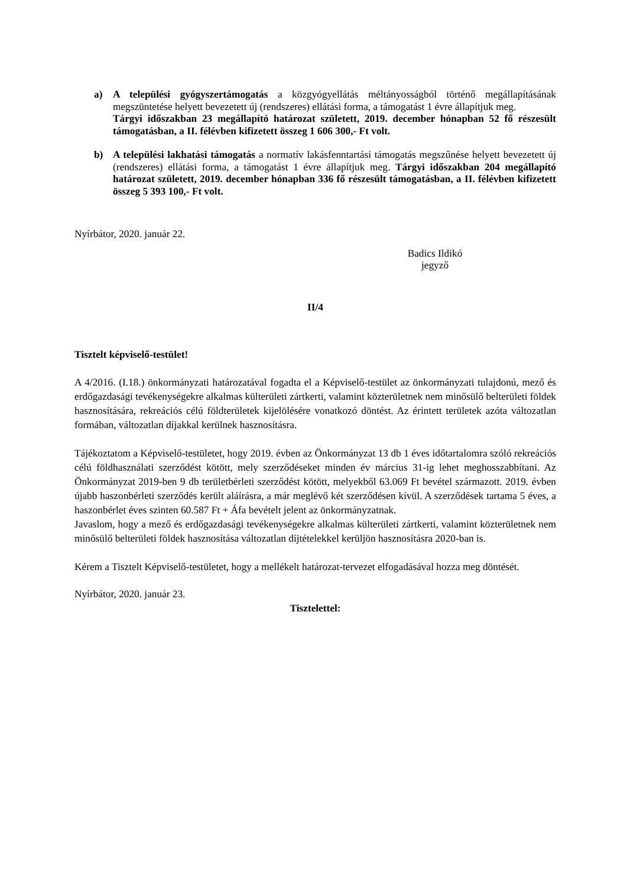a) A települési gyógyszertámogatás a közgyógyellátás méltányosságból történő megállapításának megszüntetése helyett bevezetett új (rendszeres) ellátási forma, a támogatást 1 évre állapítjuk meg.
Tárgyi időszakban 23 megállapító határozat született, 2019. december hónapban 52 fő részesült támogatásban, a II. félévben kifizetett összeg 1 606 300,- Ft volt.
b) A települési lakhatási támogatás a normatív lakásfenntartási támogatás megszűnése helyett bevezetett új (rendszeres) ellátási forma, a támogatást 1 évre állapítjuk meg. Tárgyi időszakban 204 megállapító határozat született, 2019. december hónapban 336 fő részesült támogatásban, a II. félévben kifizetett összeg 5 393 100,- Ft volt.
Nyírbátor, 2020. január 22.
Badics Ildikó
jegyző
II/4
Tisztelt képviselő-testület!
A 4/2016. (I.18.) önkormányzati határozatával fogadta el a Képviselő-testület az önkormányzati tulajdonú, mező és erdőgazdasági tevékenységekre alkalmas külterületi zártkerti, valamint közterületnek nem minősülő belterületi földek hasznosítására, rekreációs célú földterületek kijelölésére vonatkozó döntést. Az érintett területek azóta változatlan formában, változatlan díjakkal kerülnek hasznosításra.
Tájékoztatom a Képviselő-testületet, hogy 2019. évben az Önkormányzat 13 db 1 éves időtartalomra szóló rekreációs célú földhasználati szerződést kötött, mely szerződéseket minden év március 31-ig lehet meghosszabbítani. Az Önkormányzat 2019-ben 9 db területbérleti szerződést kötött, melyekből 63.069 Ft bevétel származott. 2019. évben újabb haszonbérleti szerződés került aláírásra, a már meglévő két szerződésen kívül. A szerződések tartama 5 éves, a haszonbérlet éves szinten 60.587 Ft + Áfa bevételt jelent az önkormányzatnak.
Javaslom, hogy a mező és erdőgazdasági tevékenységekre alkalmas külterületi zártkerti, valamint közterületnek nem minősülő belterületi földek hasznosítása változatlan díjtételekkel kerüljön hasznosításra 2020-ban is.
Kérem a Tisztelt Képviselő-testületet, hogy a mellékelt határozat-tervezet elfogadásával hozza meg döntését.
Nyírbátor, 2020. január 23.
Tisztelettel: